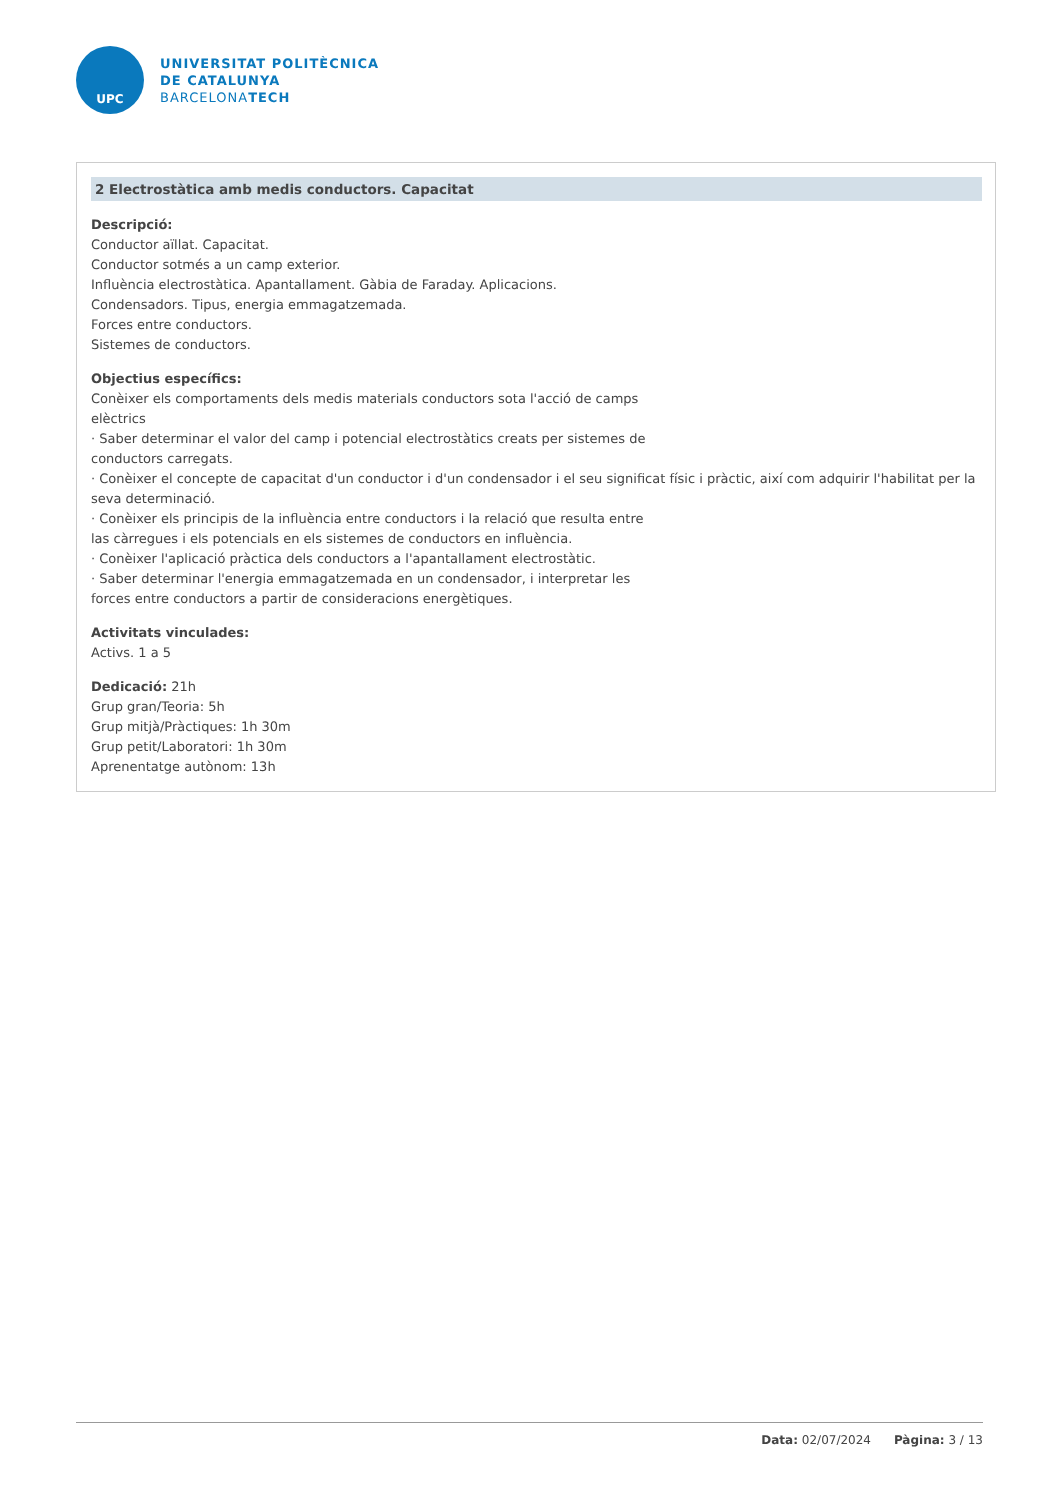UPC
UNIVERSITAT POLITÈCNICA
DE CATALUNYA
BARCELONATECH
2 Electrostàtica amb medis conductors. Capacitat
Descripció:
Conductor aïllat. Capacitat.
Conductor sotmés a un camp exterior.
Influència electrostàtica. Apantallament. Gàbia de Faraday. Aplicacions.
Condensadors. Tipus, energia emmagatzemada.
Forces entre conductors.
Sistemes de conductors.
Objectius específics:
Conèixer els comportaments dels medis materials conductors sota l'acció de camps
elèctrics
· Saber determinar el valor del camp i potencial electrostàtics creats per sistemes de
conductors carregats.
· Conèixer el concepte de capacitat d'un conductor i d'un condensador i el seu significat físic i pràctic, així com adquirir l'habilitat per la seva determinació.
· Conèixer els principis de la influència entre conductors i la relació que resulta entre
las càrregues i els potencials en els sistemes de conductors en influència.
· Conèixer l'aplicació pràctica dels conductors a l'apantallament electrostàtic.
· Saber determinar l'energia emmagatzemada en un condensador, i interpretar les
forces entre conductors a partir de consideracions energètiques.
Activitats vinculades:
Activs. 1 a 5
Dedicació: 21h
Grup gran/Teoria: 5h
Grup mitjà/Pràctiques: 1h 30m
Grup petit/Laboratori: 1h 30m
Aprenentatge autònom: 13h
Data: 02/07/2024 Pàgina: 3 / 13